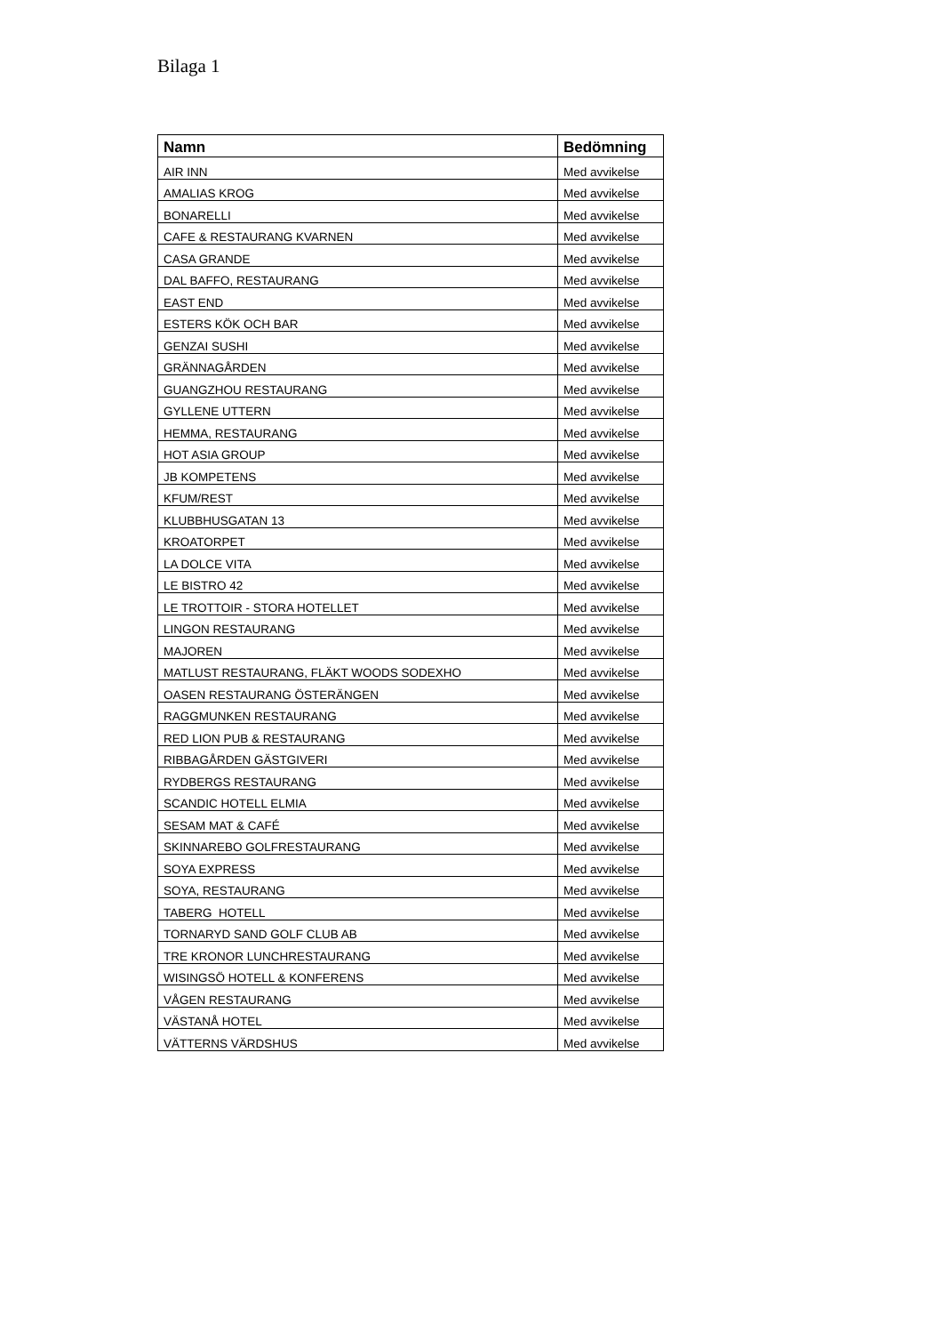Bilaga 1
| Namn | Bedömning |
| --- | --- |
| AIR INN | Med avvikelse |
| AMALIAS KROG | Med avvikelse |
| BONARELLI | Med avvikelse |
| CAFE & RESTAURANG KVARNEN | Med avvikelse |
| CASA GRANDE | Med avvikelse |
| DAL BAFFO, RESTAURANG | Med avvikelse |
| EAST END | Med avvikelse |
| ESTERS KÖK OCH BAR | Med avvikelse |
| GENZAI SUSHI | Med avvikelse |
| GRÄNNAGÅRDEN | Med avvikelse |
| GUANGZHOU RESTAURANG | Med avvikelse |
| GYLLENE UTTERN | Med avvikelse |
| HEMMA, RESTAURANG | Med avvikelse |
| HOT ASIA GROUP | Med avvikelse |
| JB KOMPETENS | Med avvikelse |
| KFUM/REST | Med avvikelse |
| KLUBBHUSGATAN 13 | Med avvikelse |
| KROATORPET | Med avvikelse |
| LA DOLCE VITA | Med avvikelse |
| LE BISTRO 42 | Med avvikelse |
| LE TROTTOIR - STORA HOTELLET | Med avvikelse |
| LINGON RESTAURANG | Med avvikelse |
| MAJOREN | Med avvikelse |
| MATLUST RESTAURANG, FLÄKT WOODS SODEXHO | Med avvikelse |
| OASEN RESTAURANG ÖSTERÄNGEN | Med avvikelse |
| RAGGMUNKEN RESTAURANG | Med avvikelse |
| RED LION PUB & RESTAURANG | Med avvikelse |
| RIBBAGÅRDEN GÄSTGIVERI | Med avvikelse |
| RYDBERGS RESTAURANG | Med avvikelse |
| SCANDIC HOTELL ELMIA | Med avvikelse |
| SESAM MAT & CAFÉ | Med avvikelse |
| SKINNAREBO GOLFRESTAURANG | Med avvikelse |
| SOYA EXPRESS | Med avvikelse |
| SOYA, RESTAURANG | Med avvikelse |
| TABERG HOTELL | Med avvikelse |
| TORNARYD SAND GOLF CLUB AB | Med avvikelse |
| TRE KRONOR LUNCHRESTAURANG | Med avvikelse |
| WISINGSÖ HOTELL & KONFERENS | Med avvikelse |
| VÅGEN RESTAURANG | Med avvikelse |
| VÄSTANÅ HOTEL | Med avvikelse |
| VÄTTERNS VÄRDSHUS | Med avvikelse |